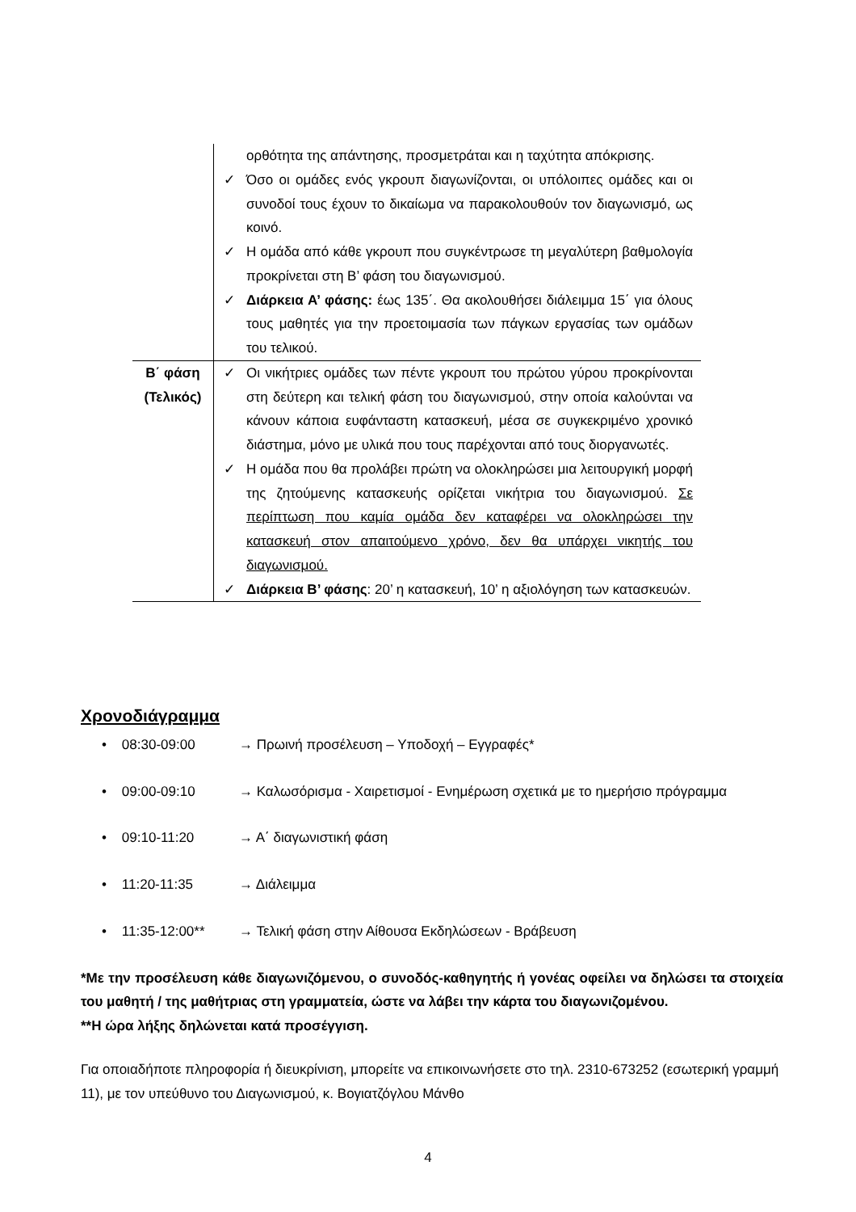| | ορθότητα της απάντησης, προσμετράται και η ταχύτητα απόκρισης. ✓ Όσο οι ομάδες ενός γκρουπ διαγωνίζονται, οι υπόλοιπες ομάδες και οι συνοδοί τους έχουν το δικαίωμα να παρακολουθούν τον διαγωνισμό, ως κοινό. ✓ Η ομάδα από κάθε γκρουπ που συγκέντρωσε τη μεγαλύτερη βαθμολογία προκρίνεται στη Β’ φάση του διαγωνισμού. ✓ Διάρκεια Α’ φάσης: έως 135΄. Θα ακολουθήσει διάλειμμα 15΄ για όλους τους μαθητές για την προετοιμασία των πάγκων εργασίας των ομάδων του τελικού. |
| Β΄ φάση (Τελικός) | ✓ Οι νικήτριες ομάδες των πέντε γκρουπ του πρώτου γύρου προκρίνονται στη δεύτερη και τελική φάση του διαγωνισμού, στην οποία καλούνται να κάνουν κάποια ευφάνταστη κατασκευή, μέσα σε συγκεκριμένο χρονικό διάστημα, μόνο με υλικά που τους παρέχονται από τους διοργανωτές. ✓ Η ομάδα που θα προλάβει πρώτη να ολοκληρώσει μια λειτουργική μορφή της ζητούμενης κατασκευής ορίζεται νικήτρια του διαγωνισμού. Σε περίπτωση που καμία ομάδα δεν καταφέρει να ολοκληρώσει την κατασκευή στον απαιτούμενο χρόνο, δεν θα υπάρχει νικητής του διαγωνισμού. ✓ Διάρκεια Β’ φάσης : 20’ η κατασκευή, 10’ η αξιολόγηση των κατασκευών. |
Χρονοδιάγραμμα
• 08:30-09:00 → Πρωινή προσέλευση – Υποδοχή – Εγγραφές*
• 09:00-09:10 → Καλωσόρισμα - Χαιρετισμοί - Ενημέρωση σχετικά με το ημερήσιο πρόγραμμα
• 09:10-11:20 → Α΄ διαγωνιστική φάση
• 11:20-11:35 → Διάλειμμα
• 11:35-12:00** → Τελική φάση στην Αίθουσα Εκδηλώσεων - Βράβευση
*Με την προσέλευση κάθε διαγωνιζόμενου, ο συνοδός-καθηγητής ή γονέας οφείλει να δηλώσει τα στοιχεία του μαθητή / της μαθήτριας στη γραμματεία, ώστε να λάβει την κάρτα του διαγωνιζομένου.
**Η ώρα λήξης δηλώνεται κατά προσέγγιση.
Για οποιαδήποτε πληροφορία ή διευκρίνιση, μπορείτε να επικοινωνήσετε στο τηλ. 2310-673252 (εσωτερική γραμμή 11), με τον υπεύθυνο του Διαγωνισμού, κ. Βογιατζόγλου Μάνθο
4